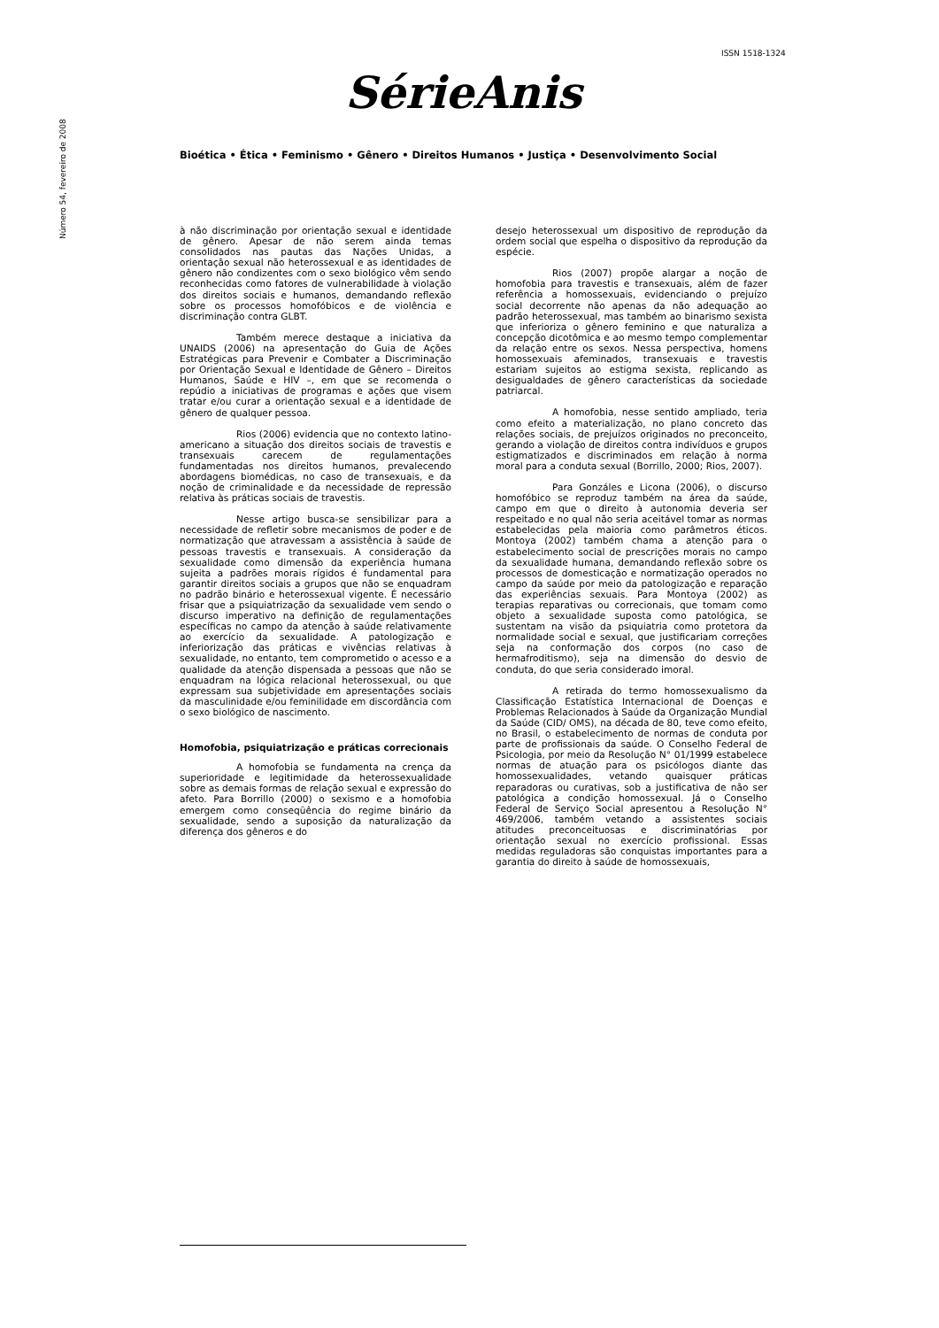ISSN 1518-1324
Número 54, fevereiro de 2008
SérieAnis
Bioética • Ética • Feminismo • Gênero • Direitos Humanos • Justiça • Desenvolvimento Social
à não discriminação por orientação sexual e identidade de gênero. Apesar de não serem ainda temas consolidados nas pautas das Nações Unidas, a orientação sexual não heterossexual e as identidades de gênero não condizentes com o sexo biológico vêm sendo reconhecidas como fatores de vulnerabilidade à violação dos direitos sociais e humanos, demandando reflexão sobre os processos homofóbicos e de violência e discriminação contra GLBT.
Também merece destaque a iniciativa da UNAIDS (2006) na apresentação do Guia de Ações Estratégicas para Prevenir e Combater a Discriminação por Orientação Sexual e Identidade de Gênero – Direitos Humanos, Saúde e HIV –, em que se recomenda o repúdio a iniciativas de programas e ações que visem tratar e/ou curar a orientação sexual e a identidade de gênero de qualquer pessoa.
Rios (2006) evidencia que no contexto latino-americano a situação dos direitos sociais de travestis e transexuais carecem de regulamentações fundamentadas nos direitos humanos, prevalecendo abordagens biomédicas, no caso de transexuais, e da noção de criminalidade e da necessidade de repressão relativa às práticas sociais de travestis.
Nesse artigo busca-se sensibilizar para a necessidade de refletir sobre mecanismos de poder e de normatização que atravessam a assistência à saúde de pessoas travestis e transexuais. A consideração da sexualidade como dimensão da experiência humana sujeita a padrões morais rígidos é fundamental para garantir direitos sociais a grupos que não se enquadram no padrão binário e heterossexual vigente. É necessário frisar que a psiquiatrização da sexualidade vem sendo o discurso imperativo na definição de regulamentações específicas no campo da atenção à saúde relativamente ao exercício da sexualidade. A patologização e inferiorização das práticas e vivências relativas à sexualidade, no entanto, tem comprometido o acesso e a qualidade da atenção dispensada a pessoas que não se enquadram na lógica relacional heterossexual, ou que expressam sua subjetividade em apresentações sociais da masculinidade e/ou feminilidade em discordância com o sexo biológico de nascimento.
Homofobia, psiquiatrização e práticas correcionais
A homofobia se fundamenta na crença da superioridade e legitimidade da heterossexualidade sobre as demais formas de relação sexual e expressão do afeto. Para Borrillo (2000) o sexismo e a homofobia emergem como conseqüência do regime binário da sexualidade, sendo a suposição da naturalização da diferença dos gêneros e do
desejo heterossexual um dispositivo de reprodução da ordem social que espelha o dispositivo da reprodução da espécie.
Rios (2007) propõe alargar a noção de homofobia para travestis e transexuais, além de fazer referência a homossexuais, evidenciando o prejuízo social decorrente não apenas da não adequação ao padrão heterossexual, mas também ao binarismo sexista que inferioriza o gênero feminino e que naturaliza a concepção dicotômica e ao mesmo tempo complementar da relação entre os sexos. Nessa perspectiva, homens homossexuais afeminados, transexuais e travestis estariam sujeitos ao estigma sexista, replicando as desigualdades de gênero características da sociedade patriarcal.
A homofobia, nesse sentido ampliado, teria como efeito a materialização, no plano concreto das relações sociais, de prejuízos originados no preconceito, gerando a violação de direitos contra indivíduos e grupos estigmatizados e discriminados em relação à norma moral para a conduta sexual (Borrillo, 2000; Rios, 2007).
Para Gonzáles e Licona (2006), o discurso homofóbico se reproduz também na área da saúde, campo em que o direito à autonomia deveria ser respeitado e no qual não seria aceitável tomar as normas estabelecidas pela maioria como parâmetros éticos. Montoya (2002) também chama a atenção para o estabelecimento social de prescrições morais no campo da sexualidade humana, demandando reflexão sobre os processos de domesticação e normatização operados no campo da saúde por meio da patologização e reparação das experiências sexuais. Para Montoya (2002) as terapias reparativas ou correcionais, que tomam como objeto a sexualidade suposta como patológica, se sustentam na visão da psiquiatria como protetora da normalidade social e sexual, que justificariam correções seja na conformação dos corpos (no caso de hermafroditismo), seja na dimensão do desvio de conduta, do que seria considerado imoral.
A retirada do termo homossexualismo da Classificação Estatística Internacional de Doenças e Problemas Relacionados à Saúde da Organização Mundial da Saúde (CID/ OMS), na década de 80, teve como efeito, no Brasil, o estabelecimento de normas de conduta por parte de profissionais da saúde. O Conselho Federal de Psicologia, por meio da Resolução N° 01/1999 estabelece normas de atuação para os psicólogos diante das homossexualidades, vetando quaisquer práticas reparadoras ou curativas, sob a justificativa de não ser patológica a condição homossexual. Já o Conselho Federal de Serviço Social apresentou a Resolução N° 469/2006, também vetando a assistentes sociais atitudes preconceituosas e discriminatórias por orientação sexual no exercício profissional. Essas medidas reguladoras são conquistas importantes para a garantia do direito à saúde de homossexuais,